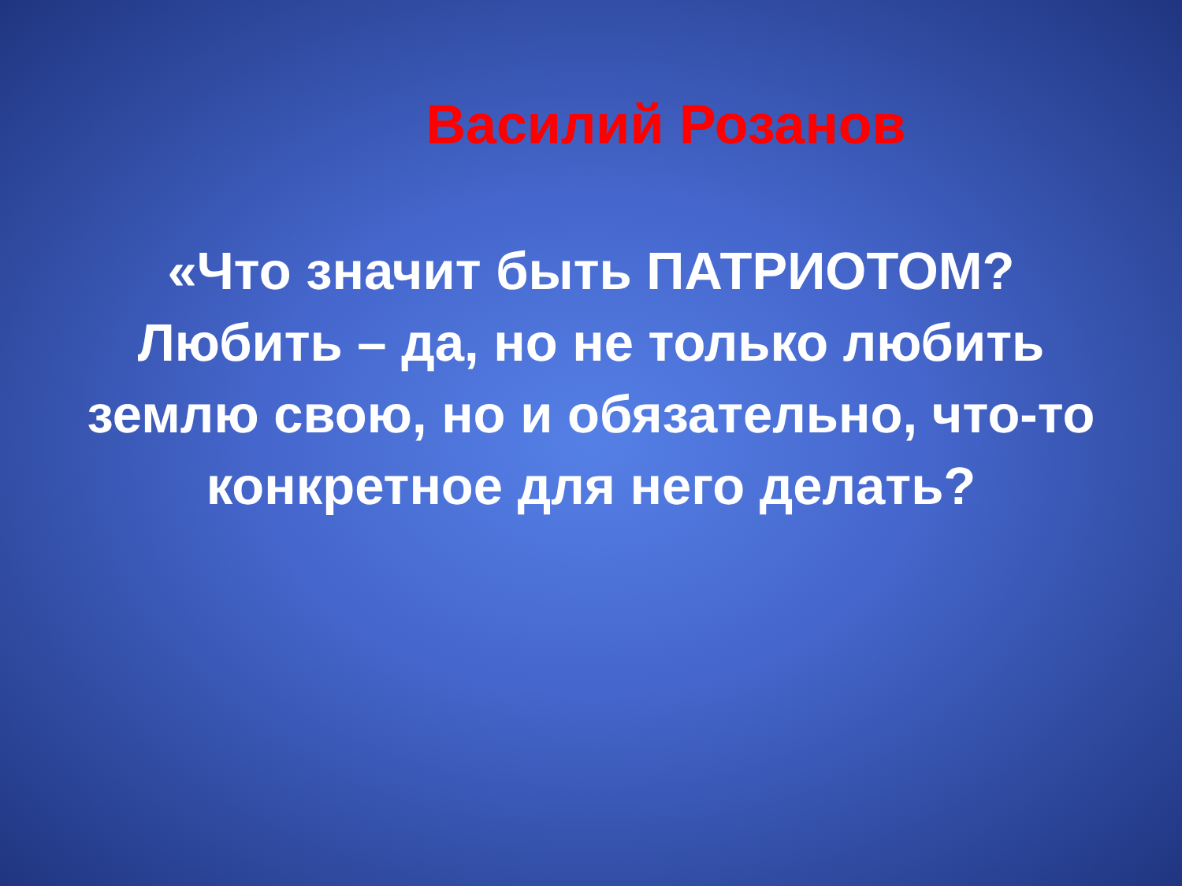Василий Розанов
«Что значит быть ПАТРИОТОМ?
Любить – да, но не только любить
землю свою, но и обязательно, что-то
конкретное для него делать?